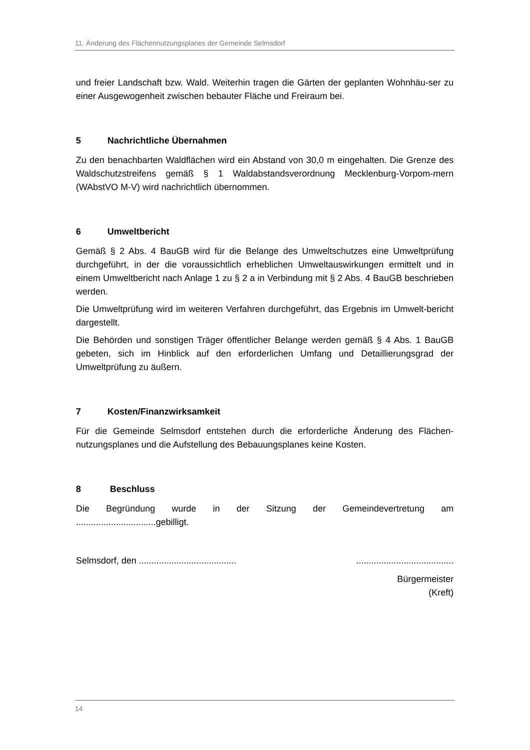11. Änderung des Flächennutzungsplanes der Gemeinde Selmsdorf
und freier Landschaft bzw. Wald. Weiterhin tragen die Gärten der geplanten Wohnhäu-ser zu einer Ausgewogenheit zwischen bebauter Fläche und Freiraum bei.
5 Nachrichtliche Übernahmen
Zu den benachbarten Waldflächen wird ein Abstand von 30,0 m eingehalten. Die Grenze des Waldschutzstreifens gemäß § 1 Waldabstandsverordnung Mecklenburg-Vorpom-mern (WAbstVO M-V) wird nachrichtlich übernommen.
6 Umweltbericht
Gemäß § 2 Abs. 4 BauGB wird für die Belange des Umweltschutzes eine Umweltprüfung durchgeführt, in der die voraussichtlich erheblichen Umweltauswirkungen ermittelt und in einem Umweltbericht nach Anlage 1 zu § 2 a in Verbindung mit § 2 Abs. 4 BauGB beschrieben werden.
Die Umweltprüfung wird im weiteren Verfahren durchgeführt, das Ergebnis im Umwelt-bericht dargestellt.
Die Behörden und sonstigen Träger öffentlicher Belange werden gemäß § 4 Abs. 1 BauGB gebeten, sich im Hinblick auf den erforderlichen Umfang und Detaillierungsgrad der Umweltprüfung zu äußern.
7 Kosten/Finanzwirksamkeit
Für die Gemeinde Selmsdorf entstehen durch die erforderliche Änderung des Flächen-nutzungsplanes und die Aufstellung des Bebauungsplanes keine Kosten.
8 Beschluss
Die Begründung wurde in der Sitzung der Gemeindevertretung am
................................gebilligt.
Selmsdorf, den ....................................... .......................................
Bürgermeister
(Kreft)
14